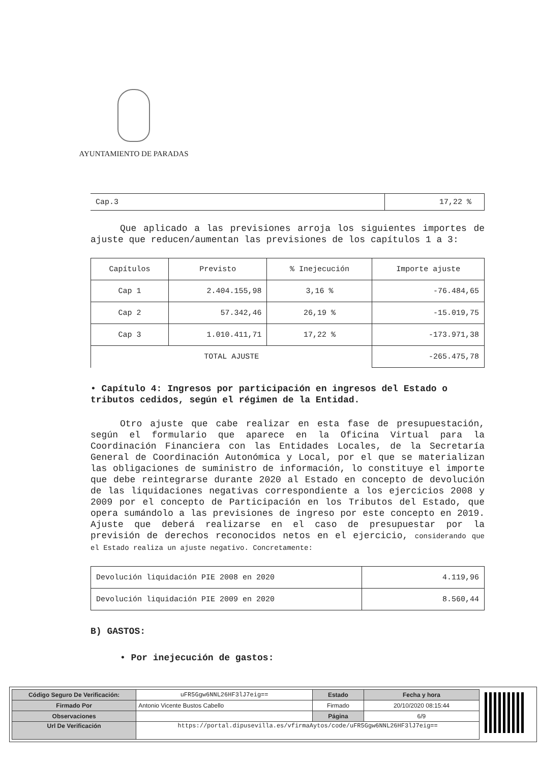AYUNTAMIENTO DE PARADAS
| Cap.3 | 17,22 % |
Que aplicado a las previsiones arroja los siguientes importes de ajuste que reducen/aumentan las previsiones de los capítulos 1 a 3:
| Capítulos | Previsto | % Inejecución | Importe ajuste |
| Cap 1 | 2.404.155,98 | 3,16 % | -76.484,65 |
| Cap 2 | 57.342,46 | 26,19 % | -15.019,75 |
| Cap 3 | 1.010.411,71 | 17,22 % | -173.971,38 |
| TOTAL AJUSTE | | | -265.475,78 |
• Capítulo 4: Ingresos por participación en ingresos del Estado o tributos cedidos, según el régimen de la Entidad.
Otro ajuste que cabe realizar en esta fase de presupuestación, según el formulario que aparece en la Oficina Virtual para la Coordinación Financiera con las Entidades Locales, de la Secretaría General de Coordinación Autonómica y Local, por el que se materializan las obligaciones de suministro de información, lo constituye el importe que debe reintegrarse durante 2020 al Estado en concepto de devolución de las liquidaciones negativas correspondiente a los ejercicios 2008 y 2009 por el concepto de Participación en los Tributos del Estado, que opera sumándolo a las previsiones de ingreso por este concepto en 2019. Ajuste que deberá realizarse en el caso de presupuestar por la previsión de derechos reconocidos netos en el ejercicio, considerando que el Estado realiza un ajuste negativo. Concretamente:
| Devolución liquidación PIE 2008 en 2020 | 4.119,96 |
| Devolución liquidación PIE 2009 en 2020 | 8.560,44 |
B) GASTOS:
• Por inejecución de gastos:
| Código Seguro De Verificación: | uFR5Ggw6NNL26HF3lJ7eig== | Estado | Fecha y hora |
| Firmado Por | Antonio Vicente Bustos Cabello | Firmado | 20/10/2020 08:15:44 |
| Observaciones | | Página | 6/9 |
| Url De Verificación | https://portal.dipusevilla.es/vfirmaAytos/code/uFR5Ggw6NNL26HF3lJ7eig== | | |